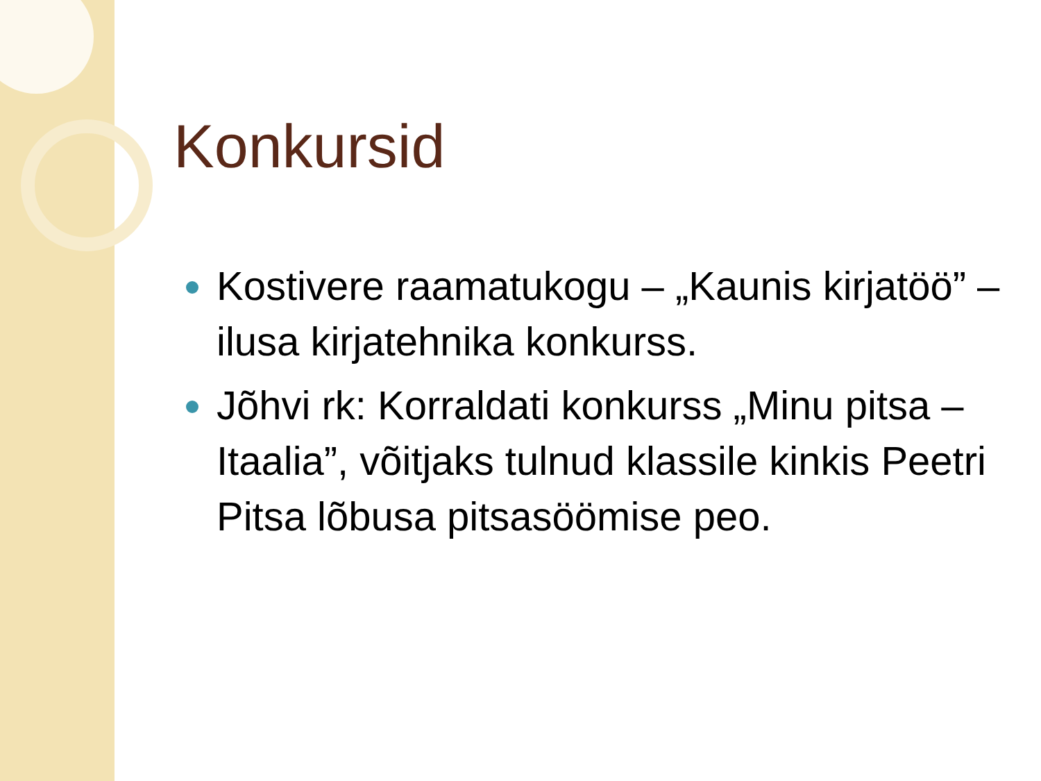Konkursid
Kostivere raamatukogu – „Kaunis kirjatöö” – ilusa kirjatehnika konkurss.
Jõhvi rk: Korraldati konkurss „Minu pitsa – Itaalia”, võitjaks tulnud klassile kinkis Peetri Pitsa lõbusa pitsasöömise peo.